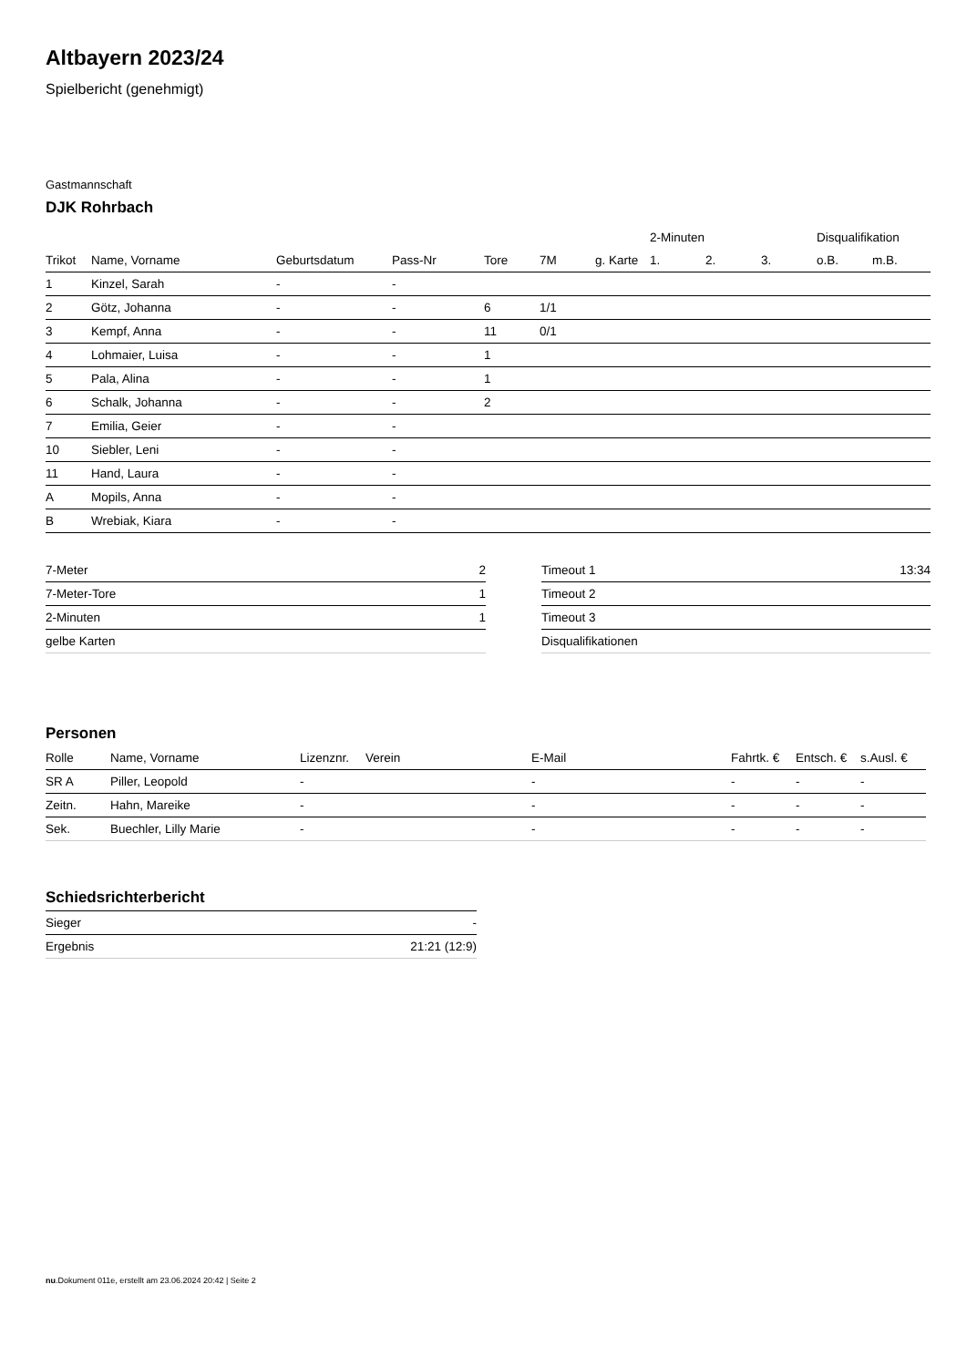Altbayern 2023/24
Spielbericht (genehmigt)
Gastmannschaft
DJK Rohrbach
| | | | | | | | 2-Minuten | | | Disqualifikation | |
| --- | --- | --- | --- | --- | --- | --- | --- | --- | --- | --- | --- |
| Trikot | Name, Vorname | Geburtsdatum | Pass-Nr | Tore | 7M | g. Karte | 1. | 2. | 3. | o.B. | m.B. |
| 1 | Kinzel, Sarah | - | - | | | | | | | | |
| 2 | Götz, Johanna | - | - | 6 | 1/1 | | | | | | |
| 3 | Kempf, Anna | - | - | 11 | 0/1 | | | | | | |
| 4 | Lohmaier, Luisa | - | - | 1 | | | | | | | |
| 5 | Pala, Alina | - | - | 1 | | | | | | | |
| 6 | Schalk, Johanna | - | - | 2 | | | | | | | |
| 7 | Emilia, Geier | - | - | | | | | | | | |
| 10 | Siebler, Leni | - | - | | | | | | | | |
| 11 | Hand, Laura | - | - | | | | | | | | |
| A | Mopils, Anna | - | - | | | | | | | | |
| B | Wrebiak, Kiara | - | - | | | | | | | | |
| 7-Meter | 2 |
| 7-Meter-Tore | 1 |
| 2-Minuten | 1 |
| gelbe Karten | |
| Timeout 1 | 13:34 |
| Timeout 2 | |
| Timeout 3 | |
| Disqualifikationen | |
Personen
| Rolle | Name, Vorname | Lizenznr. | Verein | E-Mail | Fahrtk. € | Entsch. € | s.Ausl. € |
| --- | --- | --- | --- | --- | --- | --- | --- |
| SR A | Piller, Leopold | - | | - | - | - | - |
| Zeitn. | Hahn, Mareike | - | | - | - | - | - |
| Sek. | Buechler, Lilly Marie | - | | - | - | - | - |
Schiedsrichterbericht
| Sieger | - |
| Ergebnis | 21:21 (12:9) |
nu.Dokument 011e, erstellt am 23.06.2024 20:42 | Seite 2